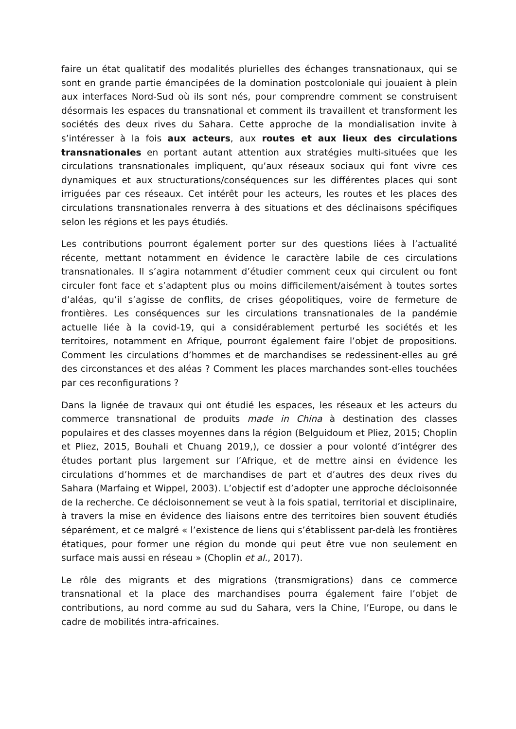faire un état qualitatif des modalités plurielles des échanges transnationaux, qui se sont en grande partie émancipées de la domination postcoloniale qui jouaient à plein aux interfaces Nord-Sud où ils sont nés, pour comprendre comment se construisent désormais les espaces du transnational et comment ils travaillent et transforment les sociétés des deux rives du Sahara. Cette approche de la mondialisation invite à s’intéresser à la fois aux acteurs, aux routes et aux lieux des circulations transnationales en portant autant attention aux stratégies multi-situées que les circulations transnationales impliquent, qu’aux réseaux sociaux qui font vivre ces dynamiques et aux structurations/conséquences sur les différentes places qui sont irriguées par ces réseaux. Cet intérêt pour les acteurs, les routes et les places des circulations transnationales renverra à des situations et des déclinaisons spécifiques selon les régions et les pays étudiés.
Les contributions pourront également porter sur des questions liées à l’actualité récente, mettant notamment en évidence le caractère labile de ces circulations transnationales. Il s’agira notamment d’étudier comment ceux qui circulent ou font circuler font face et s’adaptent plus ou moins difficilement/aisément à toutes sortes d’aléas, qu’il s’agisse de conflits, de crises géopolitiques, voire de fermeture de frontières. Les conséquences sur les circulations transnationales de la pandémie actuelle liée à la covid-19, qui a considérablement perturbé les sociétés et les territoires, notamment en Afrique, pourront également faire l’objet de propositions. Comment les circulations d’hommes et de marchandises se redessinent-elles au gré des circonstances et des aléas ? Comment les places marchandes sont-elles touchées par ces reconfigurations ?
Dans la lignée de travaux qui ont étudié les espaces, les réseaux et les acteurs du commerce transnational de produits made in China à destination des classes populaires et des classes moyennes dans la région (Belguidoum et Pliez, 2015; Choplin et Pliez, 2015, Bouhali et Chuang 2019,), ce dossier a pour volonté d’intégrer des études portant plus largement sur l’Afrique, et de mettre ainsi en évidence les circulations d’hommes et de marchandises de part et d’autres des deux rives du Sahara (Marfaing et Wippel, 2003). L’objectif est d’adopter une approche décloisonnée de la recherche. Ce décloisonnement se veut à la fois spatial, territorial et disciplinaire, à travers la mise en évidence des liaisons entre des territoires bien souvent étudiés séparément, et ce malgré « l’existence de liens qui s’établissent par-delà les frontières étatiques, pour former une région du monde qui peut être vue non seulement en surface mais aussi en réseau » (Choplin et al., 2017).
Le rôle des migrants et des migrations (transmigrations) dans ce commerce transnational et la place des marchandises pourra également faire l’objet de contributions, au nord comme au sud du Sahara, vers la Chine, l’Europe, ou dans le cadre de mobilités intra-africaines.